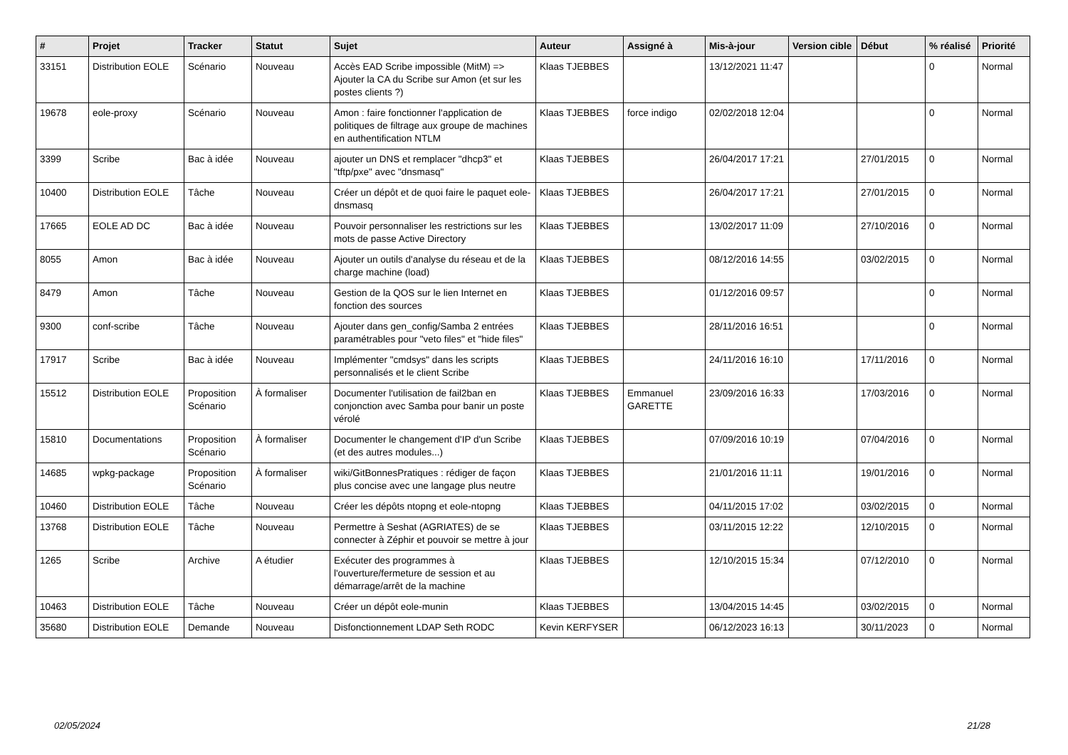| # | Projet | Tracker | Statut | Sujet | Auteur | Assigné à | Mis-à-jour | Version cible | Début | % réalisé | Priorité |
| --- | --- | --- | --- | --- | --- | --- | --- | --- | --- | --- | --- |
| 33151 | Distribution EOLE | Scénario | Nouveau | Accès EAD Scribe impossible (MitM) => Ajouter la CA du Scribe sur Amon (et sur les postes clients ?) | Klaas TJEBBES | | 13/12/2021 11:47 | | | 0 | Normal |
| 19678 | eole-proxy | Scénario | Nouveau | Amon : faire fonctionner l'application de politiques de filtrage aux groupe de machines en authentification NTLM | Klaas TJEBBES | force indigo | 02/02/2018 12:04 | | | 0 | Normal |
| 3399 | Scribe | Bac à idée | Nouveau | ajouter un DNS et remplacer "dhcp3" et "tftp/pxe" avec "dnsmasq" | Klaas TJEBBES | | 26/04/2017 17:21 | | 27/01/2015 | 0 | Normal |
| 10400 | Distribution EOLE | Tâche | Nouveau | Créer un dépôt et de quoi faire le paquet eole-dnsmasq | Klaas TJEBBES | | 26/04/2017 17:21 | | 27/01/2015 | 0 | Normal |
| 17665 | EOLE AD DC | Bac à idée | Nouveau | Pouvoir personnaliser les restrictions sur les mots de passe Active Directory | Klaas TJEBBES | | 13/02/2017 11:09 | | 27/10/2016 | 0 | Normal |
| 8055 | Amon | Bac à idée | Nouveau | Ajouter un outils d'analyse du réseau et de la charge machine (load) | Klaas TJEBBES | | 08/12/2016 14:55 | | 03/02/2015 | 0 | Normal |
| 8479 | Amon | Tâche | Nouveau | Gestion de la QOS sur le lien Internet en fonction des sources | Klaas TJEBBES | | 01/12/2016 09:57 | | | 0 | Normal |
| 9300 | conf-scribe | Tâche | Nouveau | Ajouter dans gen_config/Samba 2 entrées paramétrables pour "veto files" et "hide files" | Klaas TJEBBES | | 28/11/2016 16:51 | | | 0 | Normal |
| 17917 | Scribe | Bac à idée | Nouveau | Implémenter "cmdsys" dans les scripts personnalisés et le client Scribe | Klaas TJEBBES | | 24/11/2016 16:10 | | 17/11/2016 | 0 | Normal |
| 15512 | Distribution EOLE | Proposition Scénario | À formaliser | Documenter l'utilisation de fail2ban en conjonction avec Samba pour banir un poste vérolé | Klaas TJEBBES | Emmanuel GARETTE | 23/09/2016 16:33 | | 17/03/2016 | 0 | Normal |
| 15810 | Documentations | Proposition Scénario | À formaliser | Documenter le changement d'IP d'un Scribe (et des autres modules...) | Klaas TJEBBES | | 07/09/2016 10:19 | | 07/04/2016 | 0 | Normal |
| 14685 | wpkg-package | Proposition Scénario | À formaliser | wiki/GitBonnesPratiques : rédiger de façon plus concise avec une langage plus neutre | Klaas TJEBBES | | 21/01/2016 11:11 | | 19/01/2016 | 0 | Normal |
| 10460 | Distribution EOLE | Tâche | Nouveau | Créer les dépôts ntopng et eole-ntopng | Klaas TJEBBES | | 04/11/2015 17:02 | | 03/02/2015 | 0 | Normal |
| 13768 | Distribution EOLE | Tâche | Nouveau | Permettre à Seshat (AGRIATES) de se connecter à Zéphir et pouvoir se mettre à jour | Klaas TJEBBES | | 03/11/2015 12:22 | | 12/10/2015 | 0 | Normal |
| 1265 | Scribe | Archive | A étudier | Exécuter des programmes à l'ouverture/fermeture de session et au démarrage/arrêt de la machine | Klaas TJEBBES | | 12/10/2015 15:34 | | 07/12/2010 | 0 | Normal |
| 10463 | Distribution EOLE | Tâche | Nouveau | Créer un dépôt eole-munin | Klaas TJEBBES | | 13/04/2015 14:45 | | 03/02/2015 | 0 | Normal |
| 35680 | Distribution EOLE | Demande | Nouveau | Disfonctionnement LDAP Seth RODC | Kevin KERFYSER | | 06/12/2023 16:13 | | 30/11/2023 | 0 | Normal |
02/05/2024 21/28